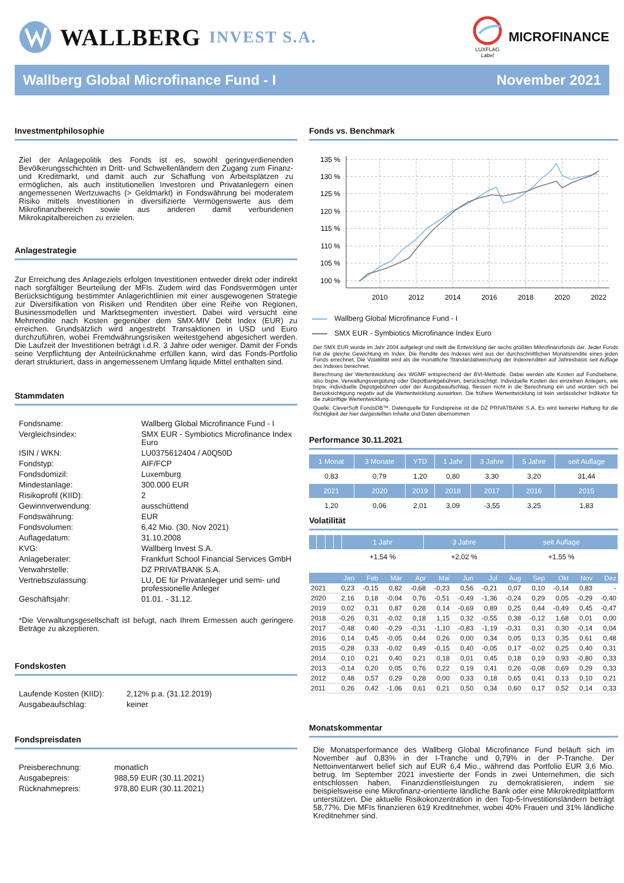WALLBERG INVEST S.A.
LUXFLAG
Label
MICROFINANCE
Wallberg Global Microfinance Fund - I November 2021
Investmentphilosophie
Ziel der Anlagepolitik des Fonds ist es, sowohl geringverdienenden Bevölkerungsschichten in Dritt- und Schwellenländern den Zugang zum Finanz- und Kreditmarkt, und damit auch zur Schaffung von Arbeitsplätzen zu ermöglichen, als auch institutionellen Investoren und Privatanlegern einen angemessenen Wertzuwachs (> Geldmarkt) in Fondswährung bei moderatem Risiko mittels Investitionen in diversifizierte Vermögenswerte aus dem Mikrofinanzbereich sowie aus anderen damit verbundenen Mikrokapitalbereichen zu erzielen.
Anlagestrategie
Zur Erreichung des Anlageziels erfolgen Investitionen entweder direkt oder indirekt nach sorgfältiger Beurteilung der MFIs. Zudem wird das Fondsvermögen unter Berücksichtigung bestimmter Anlagerichtlinien mit einer ausgewogenen Strategie zur Diversifikation von Risiken und Renditen über eine Reihe von Regionen, Businessmodellen und Marktsegmenten investiert. Dabei wird versucht eine Mehrrendite nach Kosten gegenüber dem SMX-MIV Debt Index (EUR) zu erreichen. Grundsätzlich wird angestrebt Transaktionen in USD und Euro durchzuführen, wobei Fremdwährungsrisiken weitestgehend abgesichert werden. Die Laufzeit der Investitionen beträgt i.d.R. 3 Jahre oder weniger. Damit der Fonds seine Verpflichtung der Anteilrücknahme erfüllen kann, wird das Fonds-Portfolio derart strukturiert, dass in angemessenem Umfang liquide Mittel enthalten sind.
Stammdaten
| Fondsname: | Wallberg Global Microfinance Fund - I |
| Vergleichsindex: | SMX EUR - Symbiotics Microfinance Index Euro |
| ISIN / WKN: | LU0375612404 / A0Q50D |
| Fondstyp: | AIF/FCP |
| Fondsdomizil: | Luxemburg |
| Mindestanlage: | 300.000 EUR |
| Risikoprofil (KIID): | 2 |
| Gewinnverwendung: | ausschüttend |
| Fondswährung: | EUR |
| Fondsvolumen: | 6,42 Mio. (30. Nov 2021) |
| Auflagedatum: | 31.10.2008 |
| KVG: | Wallberg Invest S.A. |
| Anlageberater: | Frankfurt School Financial Services GmbH |
| Verwahrstelle: | DZ PRIVATBANK S.A. |
| Vertriebszulassung: | LU, DE für Privatanleger und semi- und professionelle Anleger |
| Geschäftsjahr: | 01.01. - 31.12. |
*Die Verwaltungsgesellschaft ist befugt, nach Ihrem Ermessen auch geringere Beträge zu akzeptieren.
Fondskosten
| Laufende Kosten (KIID): | 2,12% p.a. (31.12.2019) |
| Ausgabeaufschlag: | keiner |
Fondspreisdaten
| Preisberechnung: | monatlich |
| Ausgabepreis: | 988,59 EUR (30.11.2021) |
| Rücknahmepreis: | 978,80 EUR (30.11.2021) |
Fonds vs. Benchmark
135 %
130 %
125 %
120 %
115 %
110 %
105 %
100 %
2010
2012
2014
2016
2018
2020
2022
Wallberg Global Microfinance Fund - I
SMX EUR - Symbiotics Microfinance Index Euro
Der SMX EUR wurde im Jahr 2004 aufgelegt und stellt die Entwicklung der sechs größten Mikrofinanzfonds dar. Jeder Fonds hat die gleiche Gewichtung im Index. Die Rendite des Indexes wird aus der durchschnittlichen Monatsrendite eines jeden Fonds errechnet. Die Volatilität wird als die monatliche Standardabweichung der Indexrenditen auf Jahresbasis seit Auflage des Indexes berechnet.
Berechnung der Wertentwicklung des WGMF entsprechend der BVI-Methode. Dabei werden alle Kosten auf Fondsebene, also bspw. Verwaltungsvergütung oder Depotbankgebühren, berücksichtigt. Individuelle Kosten des einzelnen Anlegers, wie bspw. individuelle Depotgebühren oder der Ausgabeaufschlag, fliessen nicht in die Berechnung ein und würden sich bei Berücksichtigung negativ auf die Wertentwicklung auswirken. Die frühere Wertentwicklung ist kein verlässlicher Indikator für die zukünftige Wertentwicklung.
Quelle: CleverSoft FondsDB™. Datenquelle für Fondspreise ist die DZ PRIVATBANK S.A. Es wird keinerlei Haftung für die Richtigkeit der hier dargestellten Inhalte und Daten übernommen
Performance 30.11.2021
| 1 Monat | 3 Monate | YTD | 1 Jahr | 3 Jahre | 5 Jahre | seit Auflage |
| --- | --- | --- | --- | --- | --- | --- |
| 0,83 | 0,79 | 1,20 | 0,80 | 3,30 | 3,20 | 31,44 |
| 2021 | 2020 | 2019 | 2018 | 2017 | 2016 | 2015 |
| 1,20 | 0,06 | 2,01 | 3,09 | -3,55 | 3,25 | 1,83 |
Volatilität
| | | | | 1 Jahr | 3 Jahre | seit Auflage |
| --- | --- | --- | --- | --- | --- | --- |
| | | | | +1,54 % | +2,02 % | +1,55 % |
| | Jan | Feb | Mär | Apr | Mai | Jun | Jul | Aug | Sep | Okt | Nov | Dez |
| --- | --- | --- | --- | --- | --- | --- | --- | --- | --- | --- | --- | --- |
| 2021 | 0,23 | -0,15 | 0,82 | -0,68 | -0,23 | 0,56 | -0,21 | 0,07 | 0,10 | -0,14 | 0,83 | - |
| 2020 | 2,16 | 0,18 | -0,04 | 0,76 | -0,51 | -0,49 | -1,36 | -0,24 | 0,29 | 0,05 | -0,29 | -0,40 |
| 2019 | 0,02 | 0,31 | 0,87 | 0,28 | 0,14 | -0,69 | 0,89 | 0,25 | 0,44 | -0,49 | 0,45 | -0,47 |
| 2018 | -0,26 | 0,31 | -0,02 | 0,18 | 1,15 | 0,32 | -0,55 | 0,38 | -0,12 | 1,68 | 0,01 | 0,00 |
| 2017 | -0,48 | 0,40 | -0,29 | -0,31 | -1,10 | -0,83 | -1,19 | -0,31 | 0,31 | 0,30 | -0,14 | 0,04 |
| 2016 | 0,14 | 0,45 | -0,05 | 0,44 | 0,26 | 0,00 | 0,34 | 0,05 | 0,13 | 0,35 | 0,61 | 0,48 |
| 2015 | -0,28 | 0,33 | -0,02 | 0,49 | -0,15 | 0,40 | -0,05 | 0,17 | -0,02 | 0,25 | 0,40 | 0,31 |
| 2014 | 0,10 | 0,21 | 0,40 | 0,21 | 0,18 | 0,01 | 0,45 | 0,18 | 0,19 | 0,93 | -0,80 | 0,33 |
| 2013 | -0,14 | 0,20 | 0,05 | 0,76 | 0,22 | 0,19 | 0,41 | 0,26 | -0,08 | 0,69 | 0,29 | 0,33 |
| 2012 | 0,48 | 0,57 | 0,29 | 0,28 | 0,00 | 0,33 | 0,18 | 0,65 | 0,41 | 0,13 | 0,10 | 0,21 |
| 2011 | 0,26 | 0,42 | -1,06 | 0,61 | 0,21 | 0,50 | 0,34 | 0,60 | 0,17 | 0,52 | 0,14 | 0,33 |
Monatskommentar
Die Monatsperformance des Wallberg Global Microfinance Fund beläuft sich im November auf 0,83% in der I-Tranche und 0,79% in der P-Tranche. Der Nettoinventarwert belief sich auf EUR 6,4 Mio., während das Portfolio EUR 3,6 Mio. betrug. Im September 2021 investierte der Fonds in zwei Unternehmen, die sich entschlossen haben, Finanzdienstleistungen zu demokratisieren, indem sie beispielsweise eine Mikrofinanz-orientierte ländliche Bank oder eine Mikrokreditplattform unterstützen. Die aktuelle Risikokonzentration in den Top-5-Investitionsländern beträgt 58,77%. Die MFIs finanzieren 619 Kreditnehmer, wobei 40% Frauen und 31% ländliche Kreditnehmer sind.